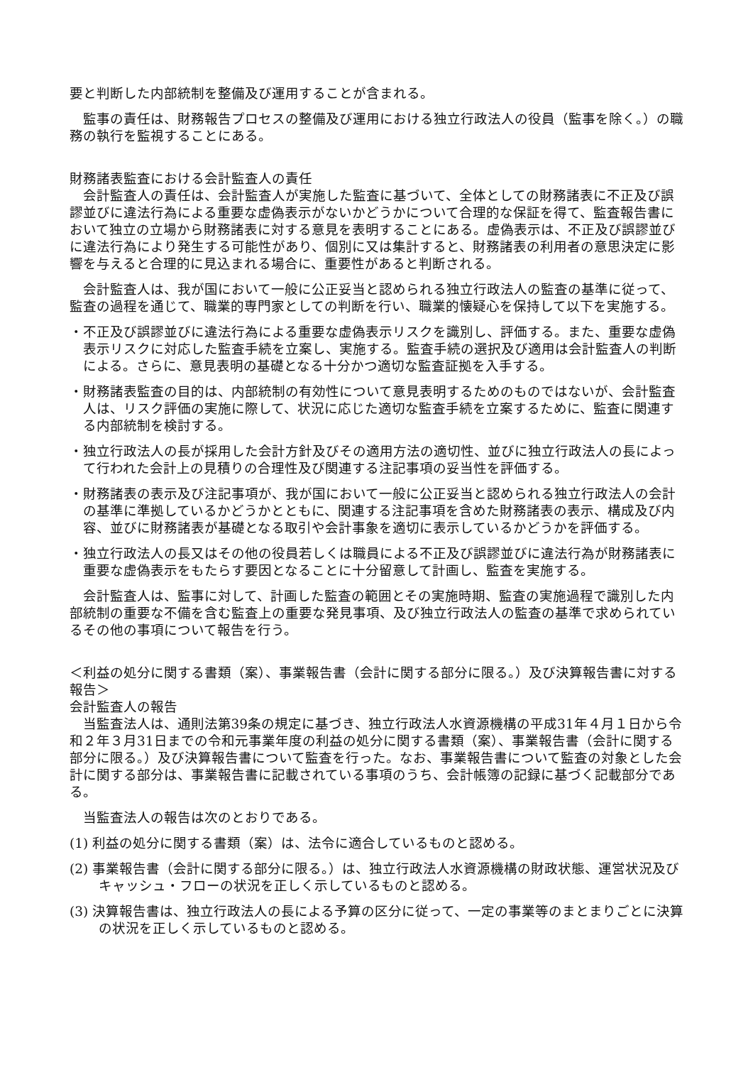要と判断した内部統制を整備及び運用することが含まれる。
監事の責任は、財務報告プロセスの整備及び運用における独立行政法人の役員（監事を除く。）の職務の執行を監視することにある。
財務諸表監査における会計監査人の責任
会計監査人の責任は、会計監査人が実施した監査に基づいて、全体としての財務諸表に不正及び誤謬並びに違法行為による重要な虚偽表示がないかどうかについて合理的な保証を得て、監査報告書において独立の立場から財務諸表に対する意見を表明することにある。虚偽表示は、不正及び誤謬並びに違法行為により発生する可能性があり、個別に又は集計すると、財務諸表の利用者の意思決定に影響を与えると合理的に見込まれる場合に、重要性があると判断される。
会計監査人は、我が国において一般に公正妥当と認められる独立行政法人の監査の基準に従って、監査の過程を通じて、職業的専門家としての判断を行い、職業的懐疑心を保持して以下を実施する。
・不正及び誤謬並びに違法行為による重要な虚偽表示リスクを識別し、評価する。また、重要な虚偽表示リスクに対応した監査手続を立案し、実施する。監査手続の選択及び適用は会計監査人の判断による。さらに、意見表明の基礎となる十分かつ適切な監査証拠を入手する。
・財務諸表監査の目的は、内部統制の有効性について意見表明するためのものではないが、会計監査人は、リスク評価の実施に際して、状況に応じた適切な監査手続を立案するために、監査に関連する内部統制を検討する。
・独立行政法人の長が採用した会計方針及びその適用方法の適切性、並びに独立行政法人の長によって行われた会計上の見積りの合理性及び関連する注記事項の妥当性を評価する。
・財務諸表の表示及び注記事項が、我が国において一般に公正妥当と認められる独立行政法人の会計の基準に準拠しているかどうかとともに、関連する注記事項を含めた財務諸表の表示、構成及び内容、並びに財務諸表が基礎となる取引や会計事象を適切に表示しているかどうかを評価する。
・独立行政法人の長又はその他の役員若しくは職員による不正及び誤謬並びに違法行為が財務諸表に重要な虚偽表示をもたらす要因となることに十分留意して計画し、監査を実施する。
会計監査人は、監事に対して、計画した監査の範囲とその実施時期、監査の実施過程で識別した内部統制の重要な不備を含む監査上の重要な発見事項、及び独立行政法人の監査の基準で求められているその他の事項について報告を行う。
＜利益の処分に関する書類（案）、事業報告書（会計に関する部分に限る。）及び決算報告書に対する報告＞
会計監査人の報告
当監査法人は、通則法第39条の規定に基づき、独立行政法人水資源機構の平成31年４月１日から令和２年３月31日までの令和元事業年度の利益の処分に関する書類（案）、事業報告書（会計に関する部分に限る。）及び決算報告書について監査を行った。なお、事業報告書について監査の対象とした会計に関する部分は、事業報告書に記載されている事項のうち、会計帳簿の記録に基づく記載部分である。
当監査法人の報告は次のとおりである。
(1) 利益の処分に関する書類（案）は、法令に適合しているものと認める。
(2) 事業報告書（会計に関する部分に限る。）は、独立行政法人水資源機構の財政状態、運営状況及びキャッシュ・フローの状況を正しく示しているものと認める。
(3) 決算報告書は、独立行政法人の長による予算の区分に従って、一定の事業等のまとまりごとに決算の状況を正しく示しているものと認める。